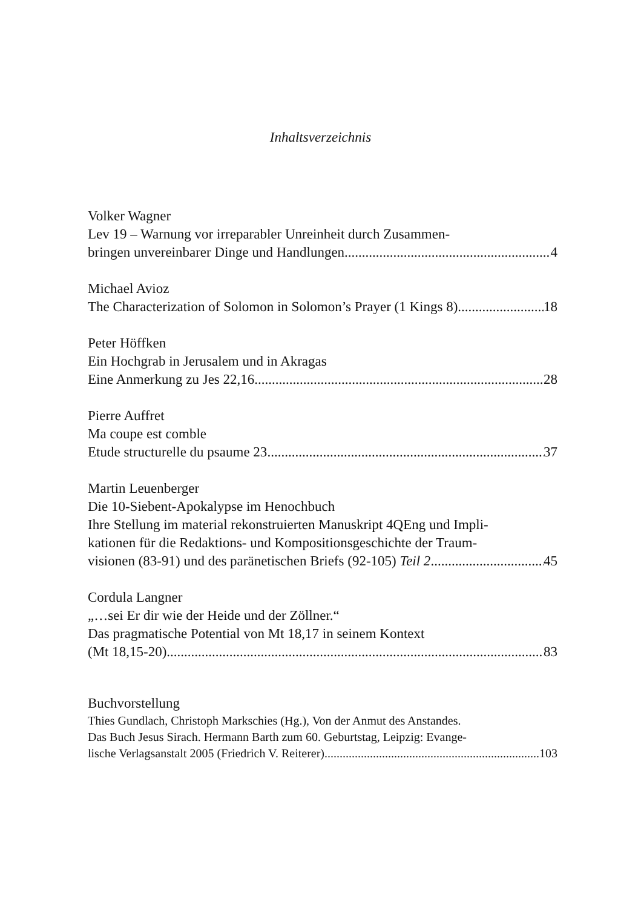Inhaltsverzeichnis
Volker Wagner
Lev 19 – Warnung vor irreparabler Unreinheit durch Zusammen-
bringen unvereinbarer Dinge und Handlungen 4
Michael Avioz
The Characterization of Solomon in Solomon’s Prayer (1 Kings 8) 18
Peter Höffken
Ein Hochgrab in Jerusalem und in Akragas
Eine Anmerkung zu Jes 22,16 28
Pierre Auffret
Ma coupe est comble
Etude structurelle du psaume 23 37
Martin Leuenberger
Die 10-Siebent-Apokalypse im Henochbuch
Ihre Stellung im material rekonstruierten Manuskript 4QEng und Impli-
kationen für die Redaktions- und Kompositionsgeschichte der Traum-
visionen (83-91) und des paränetischen Briefs (92-105) Teil 2 45
Cordula Langner
„…sei Er dir wie der Heide und der Zöllner.“
Das pragmatische Potential von Mt 18,17 in seinem Kontext
(Mt 18,15-20) 83
Buchvorstellung
Thies Gundlach, Christoph Markschies (Hg.), Von der Anmut des Anstandes.
Das Buch Jesus Sirach. Hermann Barth zum 60. Geburtstag, Leipzig: Evange-
lische Verlagsanstalt 2005 (Friedrich V. Reiterer) 103